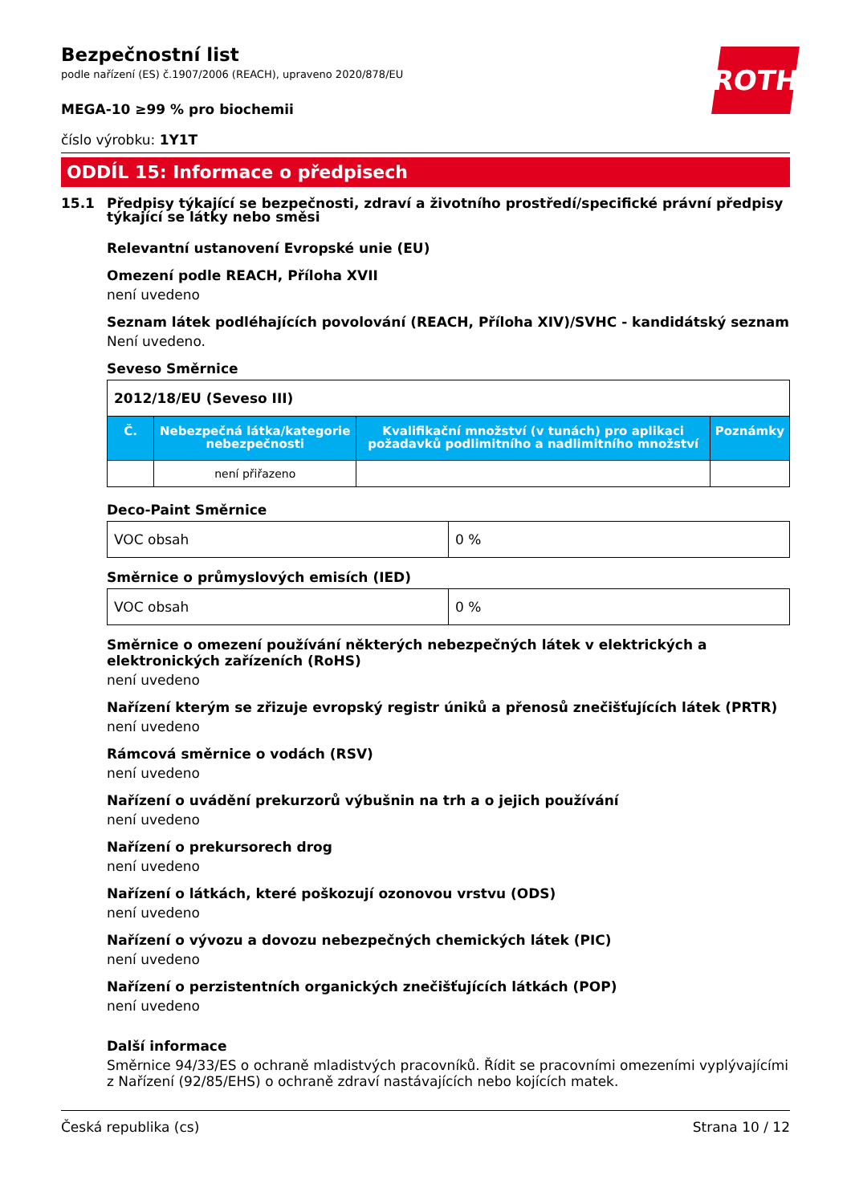ROTH
Bezpečnostní list
podle nařízení (ES) č.1907/2006 (REACH), upraveno 2020/878/EU
MEGA-10 ≥99 % pro biochemii
číslo výrobku: 1Y1T
ODDÍL 15: Informace o předpisech
15.1 Předpisy týkající se bezpečnosti, zdraví a životního prostředí/specifické právní předpisy týkající se látky nebo směsi
Relevantní ustanovení Evropské unie (EU)
Omezení podle REACH, Příloha XVII
není uvedeno
Seznam látek podléhajících povolování (REACH, Příloha XIV)/SVHC - kandidátský seznam
Není uvedeno.
Seveso Směrnice
| 2012/18/EU (Seveso III) | | | |
| Č. | Nebezpečná látka/kategorie nebezpečnosti | Kvalifikační množství (v tunách) pro aplikaci požadavků podlimitního a nadlimitního množství | Poznámky |
| | není přiřazeno | | |
Deco-Paint Směrnice
| VOC obsah | 0 % |
Směrnice o průmyslových emisích (IED)
| VOC obsah | 0 % |
Směrnice o omezení používání některých nebezpečných látek v elektrických a elektronických zařízeních (RoHS)
není uvedeno
Nařízení kterým se zřizuje evropský registr úniků a přenosů znečišťujících látek (PRTR)
není uvedeno
Rámcová směrnice o vodách (RSV)
není uvedeno
Nařízení o uvádění prekurzorů výbušnin na trh a o jejich používání
není uvedeno
Nařízení o prekursorech drog
není uvedeno
Nařízení o látkách, které poškozují ozonovou vrstvu (ODS)
není uvedeno
Nařízení o vývozu a dovozu nebezpečných chemických látek (PIC)
není uvedeno
Nařízení o perzistentních organických znečišťujících látkách (POP)
není uvedeno
Další informace
Směrnice 94/33/ES o ochraně mladistvých pracovníků. Řídit se pracovními omezeními vyplývajícími z Nařízení (92/85/EHS) o ochraně zdraví nastávajících nebo kojících matek.
Česká republika (cs) Strana 10 / 12